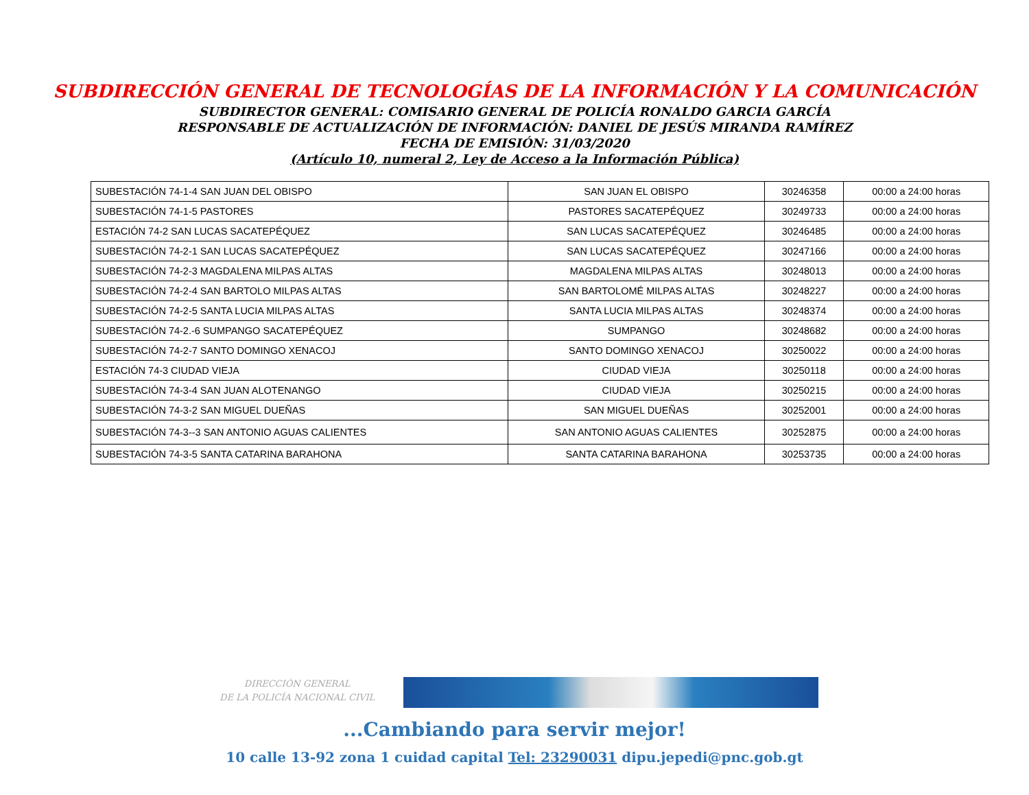SUBDIRECCIÓN GENERAL DE TECNOLOGÍAS DE LA INFORMACIÓN Y LA COMUNICACIÓN
SUBDIRECTOR GENERAL: COMISARIO GENERAL DE POLICÍA RONALDO GARCIA GARCÍA
RESPONSABLE DE ACTUALIZACIÓN DE INFORMACIÓN: DANIEL DE JESÚS MIRANDA RAMÍREZ
FECHA DE EMISIÓN: 31/03/2020
(Artículo 10, numeral 2, Ley de Acceso a la Información Pública)
| SUBESTACIÓN 74-1-4 SAN JUAN DEL OBISPO | SAN JUAN EL OBISPO | 30246358 | 00:00 a 24:00 horas |
| SUBESTACIÓN 74-1-5 PASTORES | PASTORES SACATEPÉQUEZ | 30249733 | 00:00 a 24:00 horas |
| ESTACIÓN 74-2 SAN LUCAS SACATEPÉQUEZ | SAN LUCAS SACATEPÉQUEZ | 30246485 | 00:00 a 24:00 horas |
| SUBESTACIÓN 74-2-1 SAN LUCAS SACATEPÉQUEZ | SAN LUCAS SACATEPÉQUEZ | 30247166 | 00:00 a 24:00 horas |
| SUBESTACIÓN 74-2-3 MAGDALENA MILPAS ALTAS | MAGDALENA MILPAS ALTAS | 30248013 | 00:00 a 24:00 horas |
| SUBESTACIÓN 74-2-4 SAN BARTOLO MILPAS ALTAS | SAN BARTOLOMÉ MILPAS ALTAS | 30248227 | 00:00 a 24:00 horas |
| SUBESTACIÓN 74-2-5 SANTA LUCIA MILPAS ALTAS | SANTA LUCIA MILPAS ALTAS | 30248374 | 00:00 a 24:00 horas |
| SUBESTACIÓN 74-2.-6 SUMPANGO SACATEPÉQUEZ | SUMPANGO | 30248682 | 00:00 a 24:00 horas |
| SUBESTACIÓN 74-2-7 SANTO DOMINGO XENACOJ | SANTO DOMINGO XENACOJ | 30250022 | 00:00 a 24:00 horas |
| ESTACIÓN 74-3 CIUDAD VIEJA | CIUDAD VIEJA | 30250118 | 00:00 a 24:00 horas |
| SUBESTACIÓN 74-3-4 SAN JUAN ALOTENANGO | CIUDAD VIEJA | 30250215 | 00:00 a 24:00 horas |
| SUBESTACIÓN 74-3-2 SAN MIGUEL DUEÑAS | SAN MIGUEL DUEÑAS | 30252001 | 00:00 a 24:00 horas |
| SUBESTACIÓN 74-3--3 SAN ANTONIO AGUAS CALIENTES | SAN ANTONIO AGUAS CALIENTES | 30252875 | 00:00 a 24:00 horas |
| SUBESTACIÓN 74-3-5 SANTA CATARINA BARAHONA | SANTA CATARINA BARAHONA | 30253735 | 00:00 a 24:00 horas |
DIRECCIÓN GENERAL
DE LA POLICÍA NACIONAL CIVIL
...Cambiando para servir mejor!
10 calle 13-92 zona 1 cuidad capital Tel: 23290031 dipu.jepedi@pnc.gob.gt